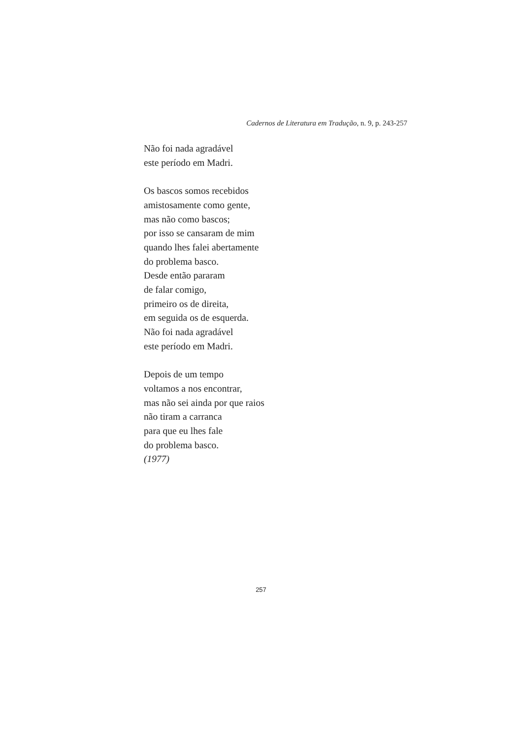Cadernos de Literatura em Tradução, n. 9, p. 243-257
Não foi nada agradável
este período em Madri.
Os bascos somos recebidos
amistosamente como gente,
mas não como bascos;
por isso se cansaram de mim
quando lhes falei abertamente
do problema basco.
Desde então pararam
de falar comigo,
primeiro os de direita,
em seguida os de esquerda.
Não foi nada agradável
este período em Madri.
Depois de um tempo
voltamos a nos encontrar,
mas não sei ainda por que raios
não tiram a carranca
para que eu lhes fale
do problema basco.
(1977)
257